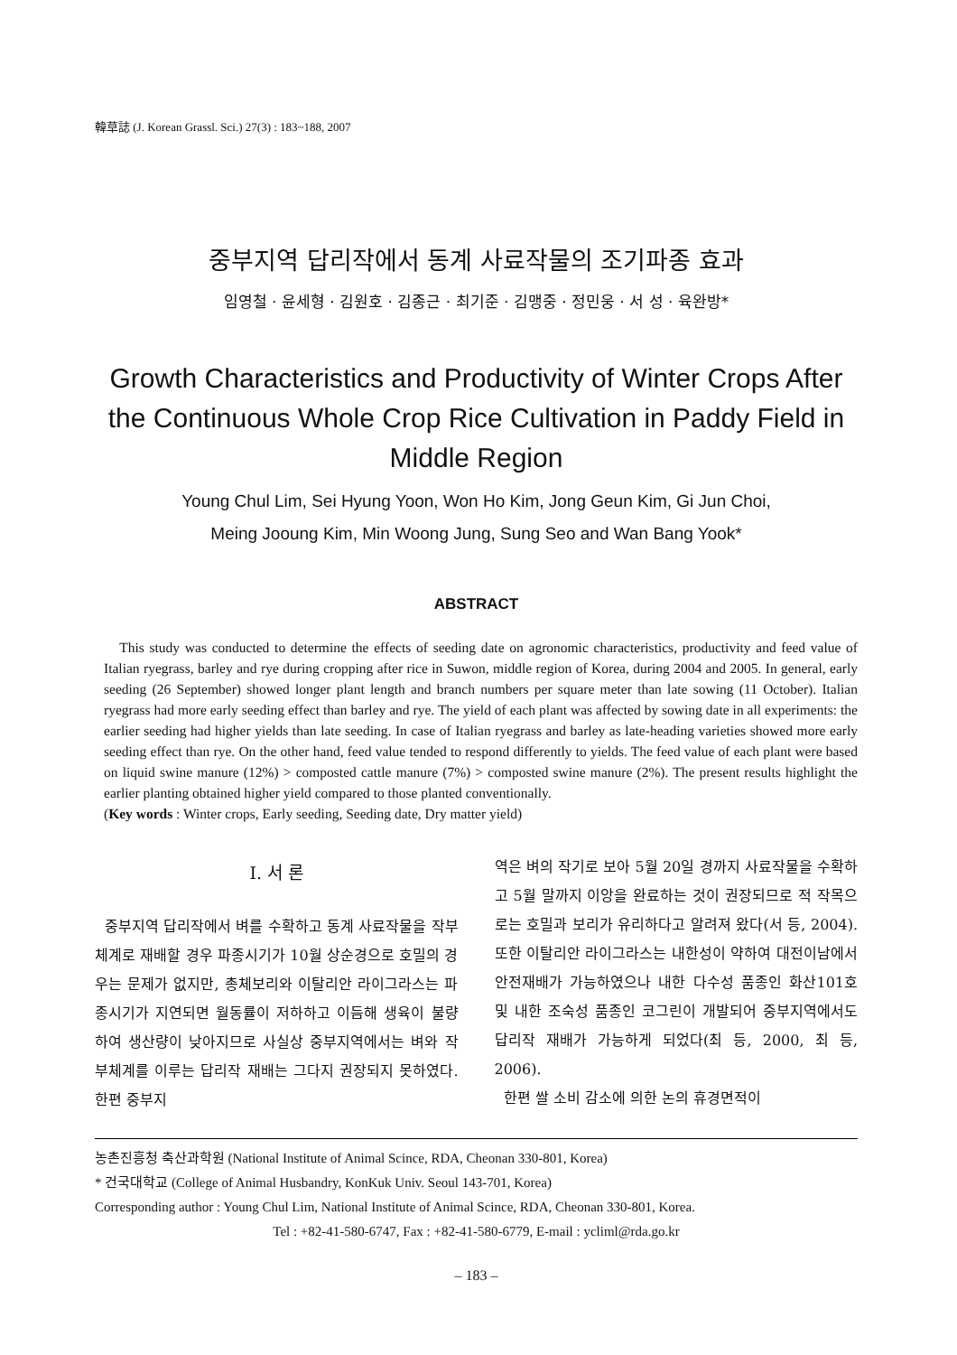韓草誌 (J. Korean Grassl. Sci.) 27(3) : 183~188, 2007
중부지역 답리작에서 동계 사료작물의 조기파종 효과
임영철 · 윤세형 · 김원호 · 김종근 · 최기준 · 김맹중 · 정민웅 · 서 성 · 육완방*
Growth Characteristics and Productivity of Winter Crops After the Continuous Whole Crop Rice Cultivation in Paddy Field in Middle Region
Young Chul Lim, Sei Hyung Yoon, Won Ho Kim, Jong Geun Kim, Gi Jun Choi,
Meing Jooung Kim, Min Woong Jung, Sung Seo and Wan Bang Yook*
ABSTRACT
This study was conducted to determine the effects of seeding date on agronomic characteristics, productivity and feed value of Italian ryegrass, barley and rye during cropping after rice in Suwon, middle region of Korea, during 2004 and 2005. In general, early seeding (26 September) showed longer plant length and branch numbers per square meter than late sowing (11 October). Italian ryegrass had more early seeding effect than barley and rye. The yield of each plant was affected by sowing date in all experiments: the earlier seeding had higher yields than late seeding. In case of Italian ryegrass and barley as late-heading varieties showed more early seeding effect than rye. On the other hand, feed value tended to respond differently to yields. The feed value of each plant were based on liquid swine manure (12%) > composted cattle manure (7%) > composted swine manure (2%). The present results highlight the earlier planting obtained higher yield compared to those planted conventionally.
(Key words : Winter crops, Early seeding, Seeding date, Dry matter yield)
Ⅰ. 서 론
중부지역 답리작에서 벼를 수확하고 동계 사료작물을 작부체계로 재배할 경우 파종시기가 10월 상순경으로 호밀의 경우는 문제가 없지만, 총체보리와 이탈리안 라이그라스는 파종시기가 지연되면 월동률이 저하하고 이듬해 생육이 불량하여 생산량이 낮아지므로 사실상 중부지역에서는 벼와 작부체계를 이루는 답리작 재배는 그다지 권장되지 못하였다. 한편 중부지
역은 벼의 작기로 보아 5월 20일 경까지 사료작물을 수확하고 5월 말까지 이앙을 완료하는 것이 권장되므로 적 작목으로는 호밀과 보리가 유리하다고 알려져 왔다(서 등, 2004). 또한 이탈리안 라이그라스는 내한성이 약하여 대전이남에서 안전재배가 가능하였으나 내한 다수성 품종인 화산101호 및 내한 조숙성 품종인 코그린이 개발되어 중부지역에서도 답리작 재배가 가능하게 되었다(최 등, 2000, 최 등, 2006).
한편 쌀 소비 감소에 의한 논의 휴경면적이
농촌진흥청 축산과학원 (National Institute of Animal Scince, RDA, Cheonan 330-801, Korea)
* 건국대학교 (College of Animal Husbandry, KonKuk Univ. Seoul 143-701, Korea)
Corresponding author : Young Chul Lim, National Institute of Animal Scince, RDA, Cheonan 330-801, Korea.
Tel : +82-41-580-6747, Fax : +82-41-580-6779, E-mail : ycliml@rda.go.kr
– 183 –